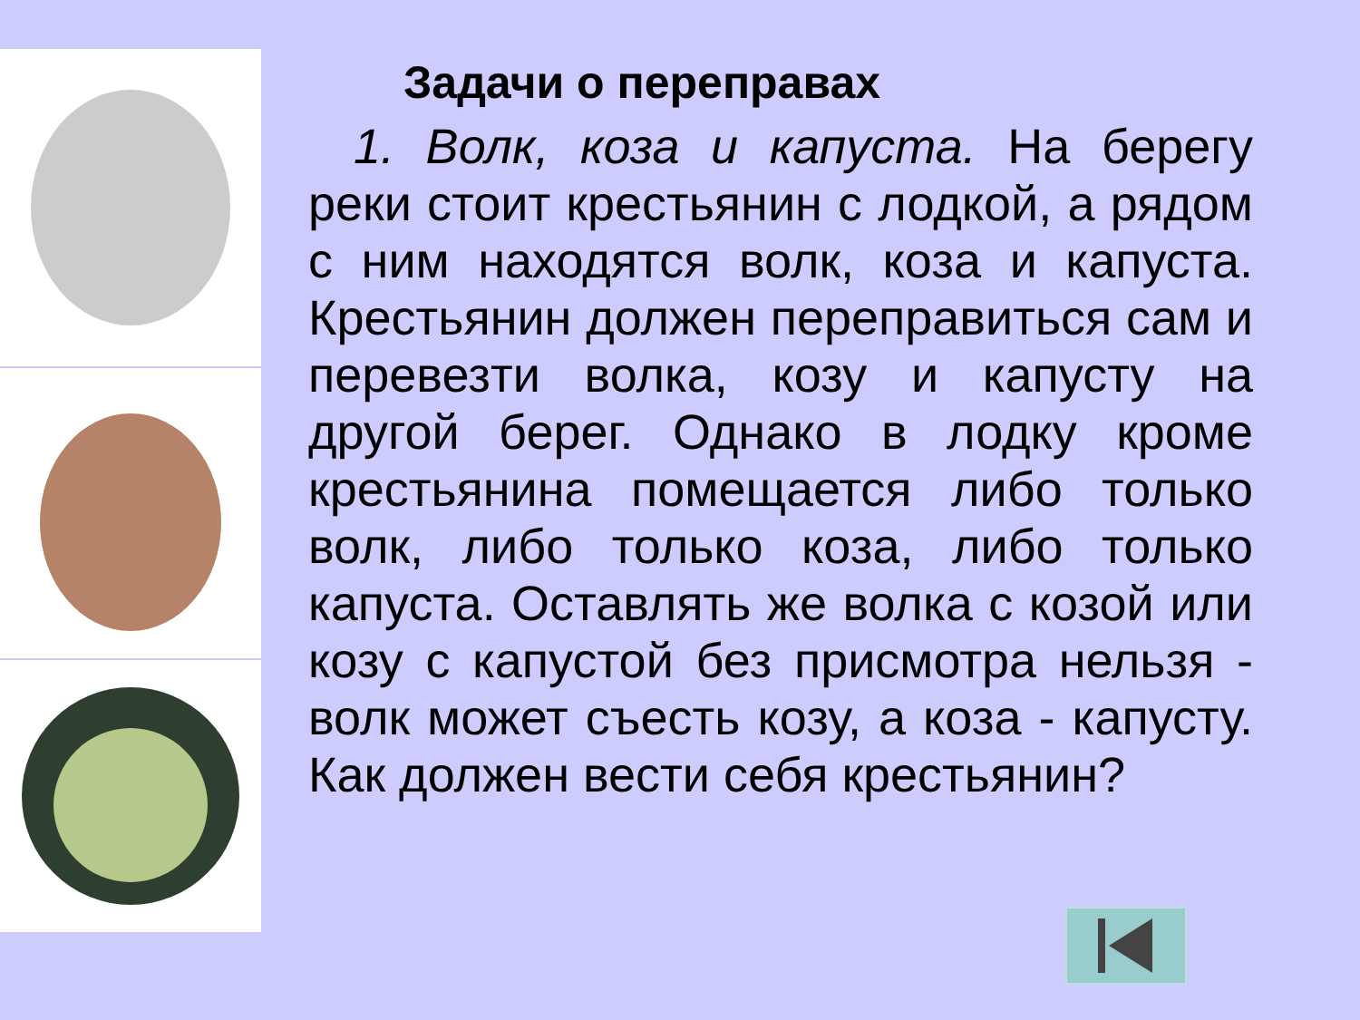Задачи о переправах
1. Волк, коза и капуста. На берегу реки стоит крестьянин с лодкой, а рядом с ним находятся волк, коза и капуста. Крестьянин должен переправиться сам и перевезти волка, козу и капусту на другой берег. Однако в лодку кроме крестьянина помещается либо только волк, либо только коза, либо только капуста. Оставлять же волка с козой или козу с капустой без присмотра нельзя - волк может съесть козу, а коза - капусту. Как должен вести себя крестьянин?